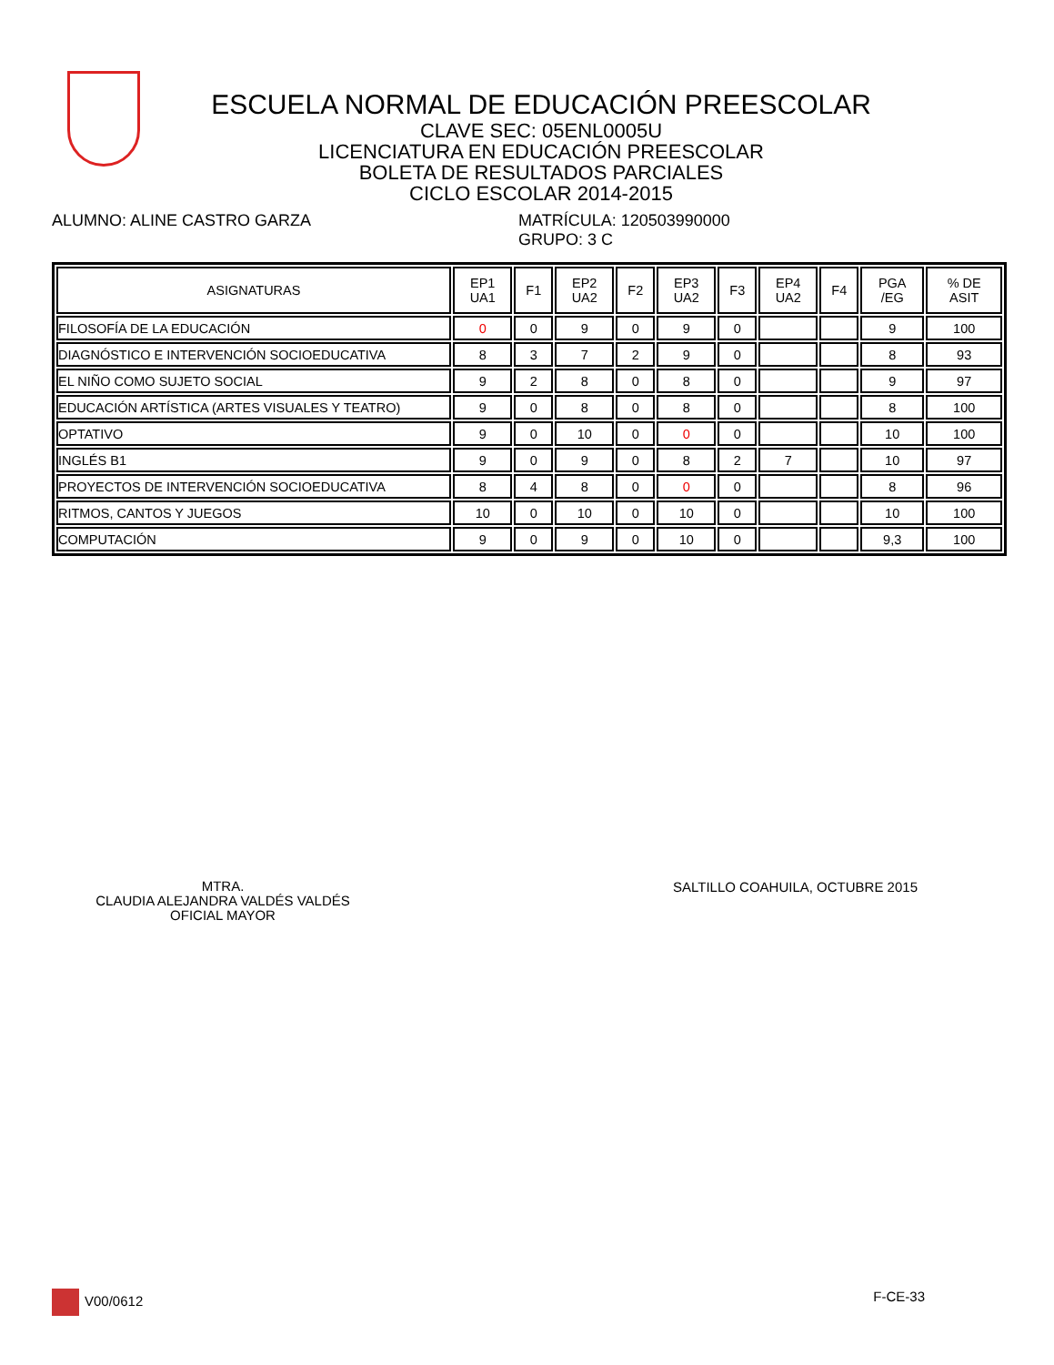ESCUELA NORMAL DE EDUCACIÓN PREESCOLAR
CLAVE SEC: 05ENL0005U
LICENCIATURA EN EDUCACIÓN PREESCOLAR
BOLETA DE RESULTADOS PARCIALES
CICLO ESCOLAR 2014-2015
ALUMNO: ALINE CASTRO GARZA MATRÍCULA: 120503990000
GRUPO: 3 C
| ASIGNATURAS | EP1 UA1 | F1 | EP2 UA2 | F2 | EP3 UA2 | F3 | EP4 UA2 | F4 | PGA /EG | % DE ASIT |
| --- | --- | --- | --- | --- | --- | --- | --- | --- | --- | --- |
| FILOSOFÍA DE LA EDUCACIÓN | 0 | 0 | 9 | 0 | 9 | 0 | | | 9 | 100 |
| DIAGNÓSTICO E INTERVENCIÓN SOCIOEDUCATIVA | 8 | 3 | 7 | 2 | 9 | 0 | | | 8 | 93 |
| EL NIÑO COMO SUJETO SOCIAL | 9 | 2 | 8 | 0 | 8 | 0 | | | 9 | 97 |
| EDUCACIÓN ARTÍSTICA (ARTES VISUALES Y TEATRO) | 9 | 0 | 8 | 0 | 8 | 0 | | | 8 | 100 |
| OPTATIVO | 9 | 0 | 10 | 0 | 0 | 0 | | | 10 | 100 |
| INGLÉS B1 | 9 | 0 | 9 | 0 | 8 | 2 | 7 | | 10 | 97 |
| PROYECTOS DE INTERVENCIÓN SOCIOEDUCATIVA | 8 | 4 | 8 | 0 | 0 | 0 | | | 8 | 96 |
| RITMOS, CANTOS Y JUEGOS | 10 | 0 | 10 | 0 | 10 | 0 | | | 10 | 100 |
| COMPUTACIÓN | 9 | 0 | 9 | 0 | 10 | 0 | | | 9,3 | 100 |
MTRA.
CLAUDIA ALEJANDRA VALDÉS VALDÉS
OFICIAL MAYOR
SALTILLO COAHUILA, OCTUBRE 2015
V00/0612 F-CE-33